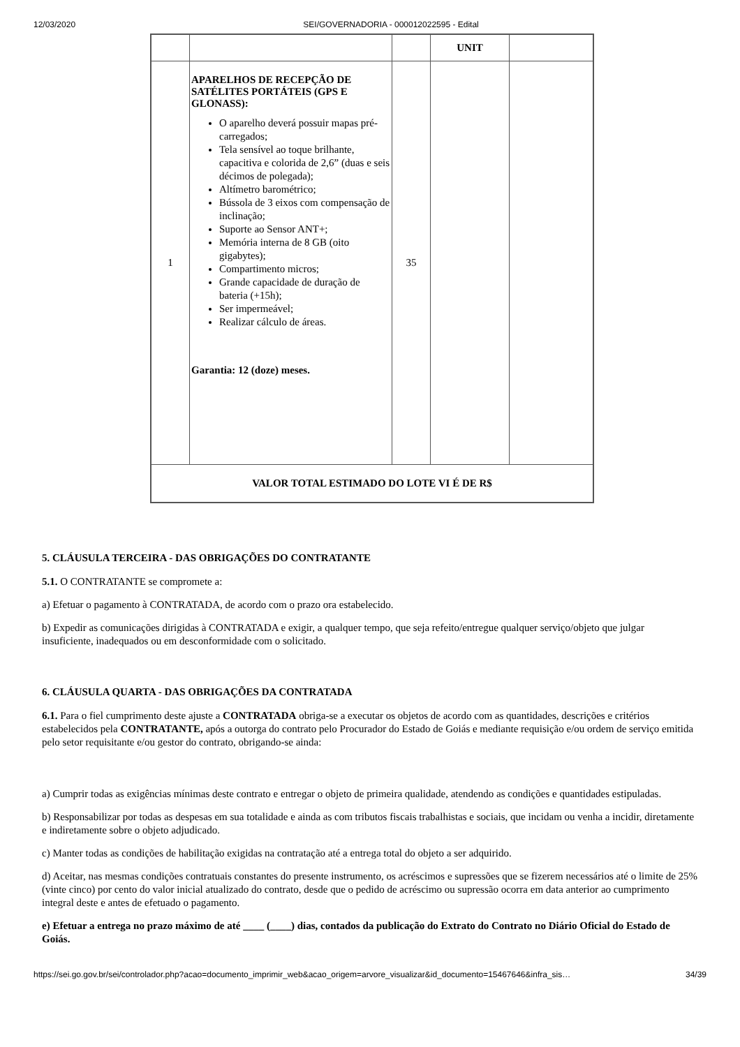12/03/2020 SEI/GOVERNADORIA - 000012022595 - Edital
| | | | UNIT | |
| 1 | APARELHOS DE RECEPÇÃO DE SATÉLITES PORTÁTEIS (GPS E GLONASS): O aparelho deverá possuir mapas pré-carregados; Tela sensível ao toque brilhante, capacitiva e colorida de 2,6” (duas e seis décimos de polegada); Altímetro barométrico; Bússola de 3 eixos com compensação de inclinação; Suporte ao Sensor ANT+; Memória interna de 8 GB (oito gigabytes); Compartimento micros; Grande capacidade de duração de bateria (+15h); Ser impermeável; Realizar cálculo de áreas. Garantia: 12 (doze) meses. | 35 | | |
| VALOR TOTAL ESTIMADO DO LOTE VI É DE R$ | | | | |
5. CLÁUSULA TERCEIRA - DAS OBRIGAÇÕES DO CONTRATANTE
5.1. O CONTRATANTE se compromete a:
a) Efetuar o pagamento à CONTRATADA, de acordo com o prazo ora estabelecido.
b) Expedir as comunicações dirigidas à CONTRATADA e exigir, a qualquer tempo, que seja refeito/entregue qualquer serviço/objeto que julgar insuficiente, inadequados ou em desconformidade com o solicitado.
6. CLÁUSULA QUARTA - DAS OBRIGAÇÕES DA CONTRATADA
6.1. Para o fiel cumprimento deste ajuste a CONTRATADA obriga-se a executar os objetos de acordo com as quantidades, descrições e critérios estabelecidos pela CONTRATANTE, após a outorga do contrato pelo Procurador do Estado de Goiás e mediante requisição e/ou ordem de serviço emitida pelo setor requisitante e/ou gestor do contrato, obrigando-se ainda:
a) Cumprir todas as exigências mínimas deste contrato e entregar o objeto de primeira qualidade, atendendo as condições e quantidades estipuladas.
b) Responsabilizar por todas as despesas em sua totalidade e ainda as com tributos fiscais trabalhistas e sociais, que incidam ou venha a incidir, diretamente e indiretamente sobre o objeto adjudicado.
c) Manter todas as condições de habilitação exigidas na contratação até a entrega total do objeto a ser adquirido.
d) Aceitar, nas mesmas condições contratuais constantes do presente instrumento, os acréscimos e supressões que se fizerem necessários até o limite de 25% (vinte cinco) por cento do valor inicial atualizado do contrato, desde que o pedido de acréscimo ou supressão ocorra em data anterior ao cumprimento integral deste e antes de efetuado o pagamento.
e) Efetuar a entrega no prazo máximo de até ____ (____) dias, contados da publicação do Extrato do Contrato no Diário Oficial do Estado de Goiás.
https://sei.go.gov.br/sei/controlador.php?acao=documento_imprimir_web&acao_origem=arvore_visualizar&id_documento=15467646&infra_sis… 34/39